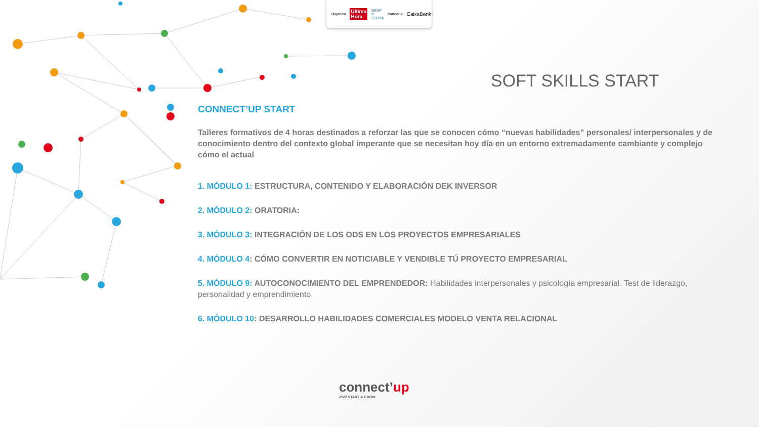Organiza Ultima
Hora GRUP ✳ SERRA Patrocina CaixaBank
SOFT SKILLS START
CONNECT’UP START
Talleres formativos de 4 horas destinados a reforzar las que se conocen cómo “nuevas habilidades” personales/ interpersonales y de conocimiento dentro del contexto global imperante que se necesitan hoy día en un entorno extremadamente cambiante y complejo cómo el actual
1. MÓDULO 1: ESTRUCTURA, CONTENIDO Y ELABORACIÓN DEK INVERSOR
2. MÓDULO 2: ORATORIA:
3. MÓDULO 3: INTEGRACIÓN DE LOS ODS EN LOS PROYECTOS EMPRESARIALES
4. MÓDULO 4: CÓMO CONVERTIR EN NOTICIABLE Y VENDIBLE TÚ PROYECTO EMPRESARIAL
5. MÓDULO 9: AUTOCONOCIMIENTO DEL EMPRENDEDOR: Habilidades interpersonales y psicología empresarial. Test de liderazgo, personalidad y emprendimiento
6. MÓDULO 10: DESARROLLO HABILIDADES COMERCIALES MODELO VENTA RELACIONAL
connect’up
2022 START & GROW